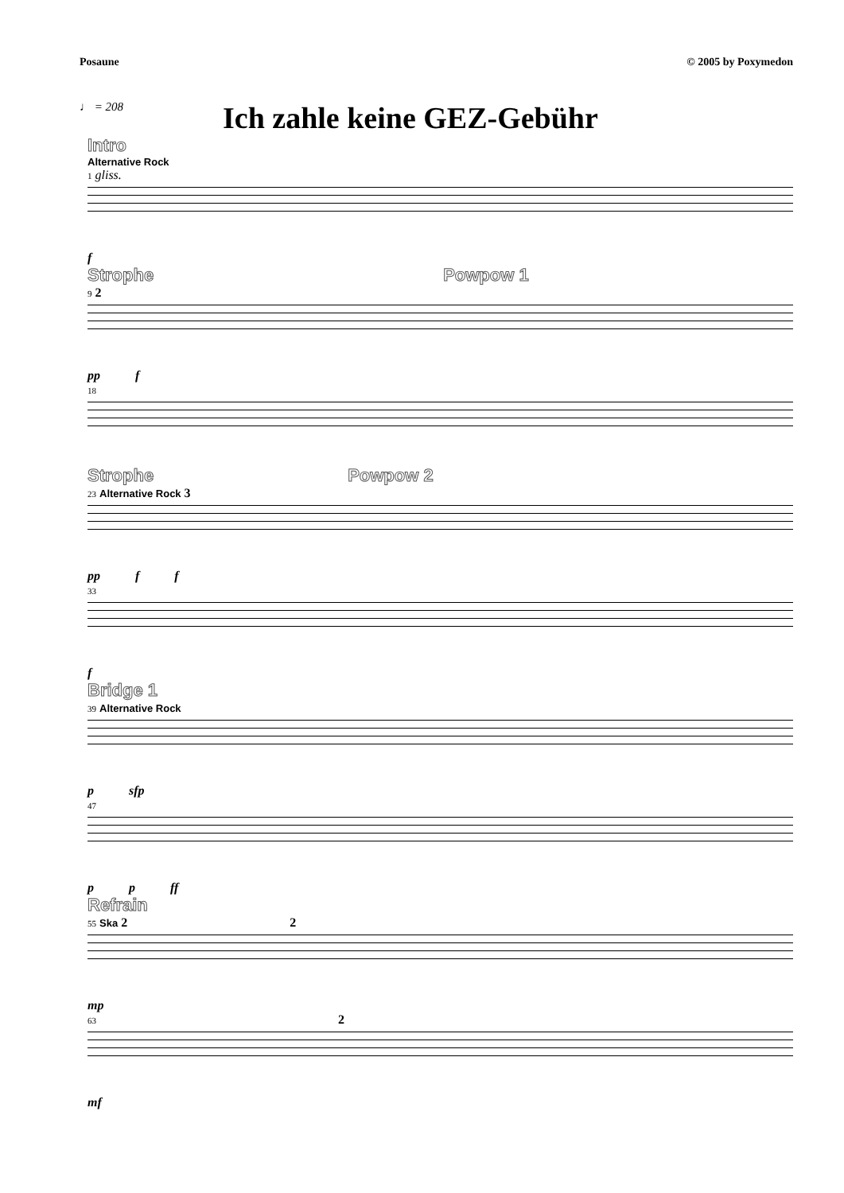Posaune © 2005 by Poxymedon
♩ = 208
Ich zahle keine GEZ-Gebühr
Intro
Alternative Rock
1 gliss.
f
Strophe Powpow 1
9 2
pp f
18
Strophe Powpow 2
23 Alternative Rock 3
pp f f
33
f
Bridge 1
39 Alternative Rock
p sfp
47
p p ff
Refrain
55 Ska 2 2
mp
63 2
mf